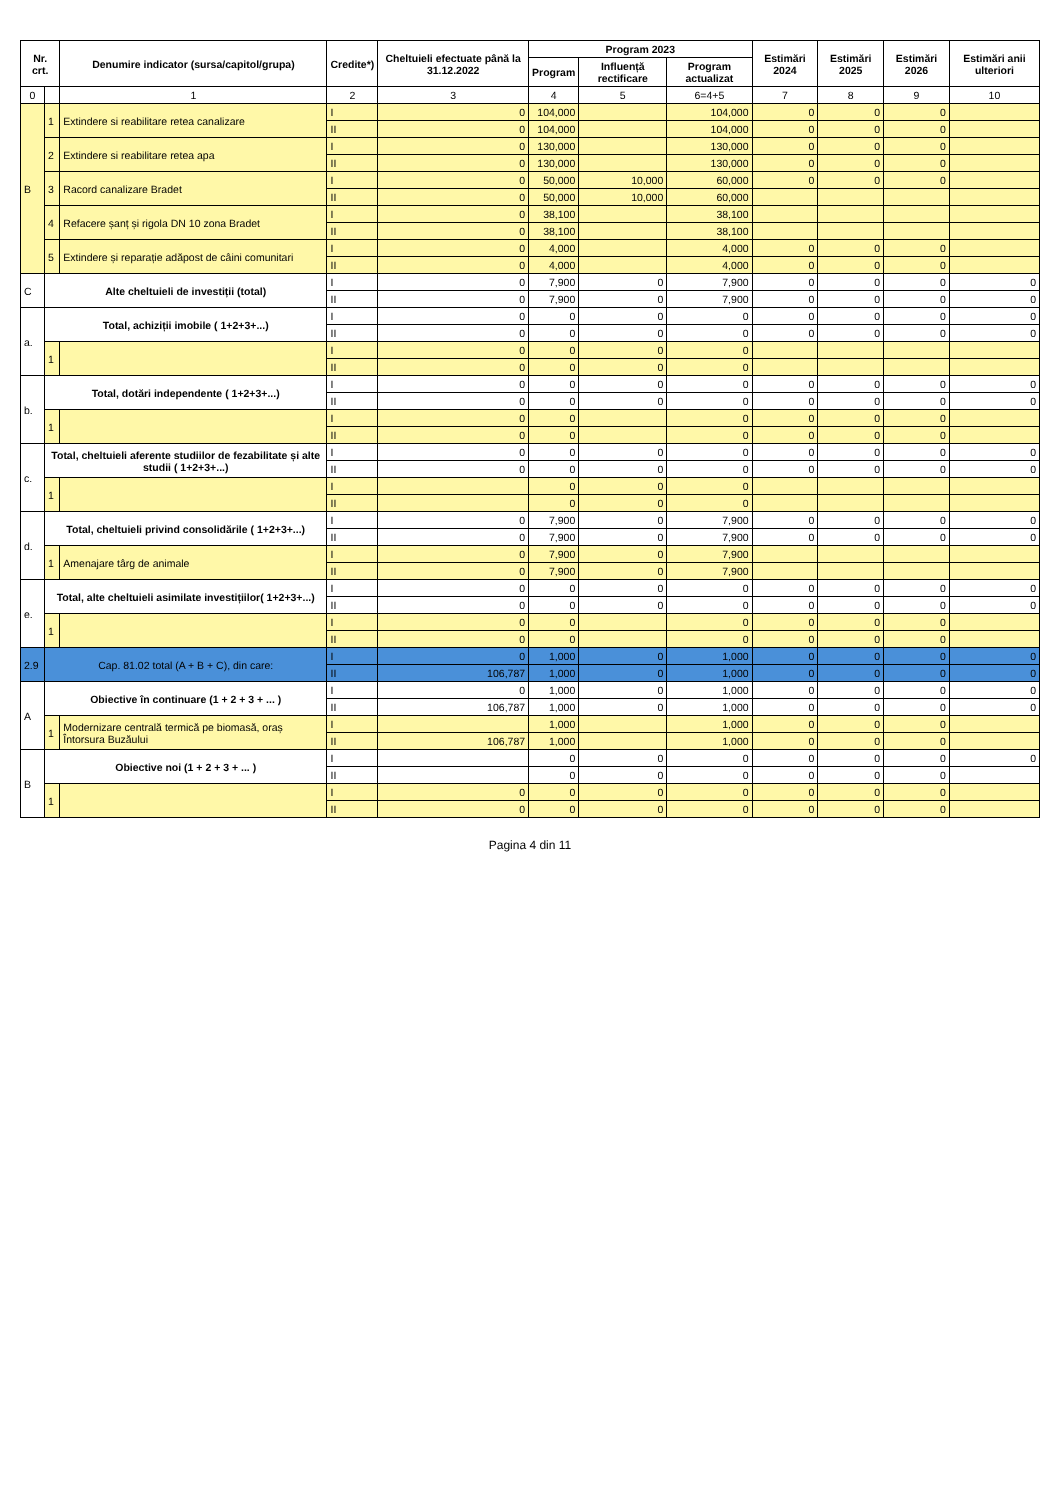| Nr. crt. | | Denumire indicator (sursa/capitol/grupa) | Credite*) | Cheltuieli efectuate până la 31.12.2022 | Program 2023 | | | Estimări 2024 | Estimări 2025 | Estimări 2026 | Estimări anii ulteriori |
| --- | --- | --- | --- | --- | --- | --- | --- | --- | --- | --- | --- |
| | | | | | Program | Influență rectificare | Program actualizat | | | | |
| 0 | | 1 | 2 | 3 | 4 | 5 | 6=4+5 | 7 | 8 | 9 | 10 |
| B | 1 | Extindere si reabilitare retea canalizare | I | 0 | 104,000 | | 104,000 | 0 | 0 | 0 | |
| | | | II | 0 | 104,000 | | 104,000 | 0 | 0 | 0 | |
| | 2 | Extindere si reabilitare retea apa | I | 0 | 130,000 | | 130,000 | 0 | 0 | 0 | |
| | | | II | 0 | 130,000 | | 130,000 | 0 | 0 | 0 | |
| | 3 | Racord canalizare Bradet | I | 0 | 50,000 | 10,000 | 60,000 | 0 | 0 | 0 | |
| | | | II | 0 | 50,000 | 10,000 | 60,000 | | | | |
| | 4 | Refacere șanț și rigola DN 10 zona Bradet | I | 0 | 38,100 | | 38,100 | | | | |
| | | | II | 0 | 38,100 | | 38,100 | | | | |
| | 5 | Extindere și reparație adăpost de câini comunitari | I | 0 | 4,000 | | 4,000 | 0 | 0 | 0 | |
| | | | II | 0 | 4,000 | | 4,000 | 0 | 0 | 0 | |
| C | Alte cheltuieli de investiții (total) | | I | 0 | 7,900 | 0 | 7,900 | 0 | 0 | 0 | 0 |
| | | | II | 0 | 7,900 | 0 | 7,900 | 0 | 0 | 0 | 0 |
| a. | Total, achiziții imobile ( 1+2+3+...) | | I | 0 | 0 | 0 | 0 | 0 | 0 | 0 | 0 |
| | | | II | 0 | 0 | 0 | 0 | 0 | 0 | 0 | 0 |
| | 1 | | I | 0 | 0 | 0 | 0 | | | | |
| | | | II | 0 | 0 | 0 | 0 | | | | |
| b. | Total, dotări independente ( 1+2+3+...) | | I | 0 | 0 | 0 | 0 | 0 | 0 | 0 | 0 |
| | | | II | 0 | 0 | 0 | 0 | 0 | 0 | 0 | 0 |
| | 1 | | I | 0 | 0 | | 0 | 0 | 0 | 0 | |
| | | | II | 0 | 0 | | 0 | 0 | 0 | 0 | |
| c. | Total, cheltuieli aferente studiilor de fezabilitate și alte studii ( 1+2+3+...) | | I | 0 | 0 | 0 | 0 | 0 | 0 | 0 | 0 |
| | | | II | 0 | 0 | 0 | 0 | 0 | 0 | 0 | 0 |
| | 1 | | I | | 0 | 0 | 0 | | | | |
| | | | II | | 0 | 0 | 0 | | | | |
| d. | Total, cheltuieli privind consolidările ( 1+2+3+...) | | I | 0 | 7,900 | 0 | 7,900 | 0 | 0 | 0 | 0 |
| | | | II | 0 | 7,900 | 0 | 7,900 | 0 | 0 | 0 | 0 |
| | 1 | Amenajare târg de animale | I | 0 | 7,900 | 0 | 7,900 | | | | |
| | | | II | 0 | 7,900 | 0 | 7,900 | | | | |
| e. | Total, alte cheltuieli asimilate investițiilor( 1+2+3+...) | | I | 0 | 0 | 0 | 0 | 0 | 0 | 0 | 0 |
| | | | II | 0 | 0 | 0 | 0 | 0 | 0 | 0 | 0 |
| | 1 | | I | 0 | 0 | | 0 | 0 | 0 | 0 | |
| | | | II | 0 | 0 | | 0 | 0 | 0 | 0 | |
| 2.9 | Cap. 81.02 total (A + B + C), din care: | | I | 0 | 1,000 | 0 | 1,000 | 0 | 0 | 0 | 0 |
| | | | II | 106,787 | 1,000 | 0 | 1,000 | 0 | 0 | 0 | 0 |
| A | Obiective în continuare (1 + 2 + 3 + ... ) | | I | 0 | 1,000 | 0 | 1,000 | 0 | 0 | 0 | 0 |
| | | | II | 106,787 | 1,000 | 0 | 1,000 | 0 | 0 | 0 | 0 |
| | 1 | Modernizare centrală termică pe biomasă, oraș Întorsura Buzăului | I | | 1,000 | | 1,000 | 0 | 0 | 0 | |
| | | | II | 106,787 | 1,000 | | 1,000 | 0 | 0 | 0 | |
| B | Obiective noi (1 + 2 + 3 + ... ) | | I | | 0 | 0 | 0 | 0 | 0 | 0 | 0 |
| | | | II | | 0 | 0 | 0 | 0 | 0 | 0 | |
| | 1 | | I | 0 | 0 | 0 | 0 | 0 | 0 | 0 | |
| | | | II | 0 | 0 | 0 | 0 | 0 | 0 | 0 | |
Pagina 4 din 11